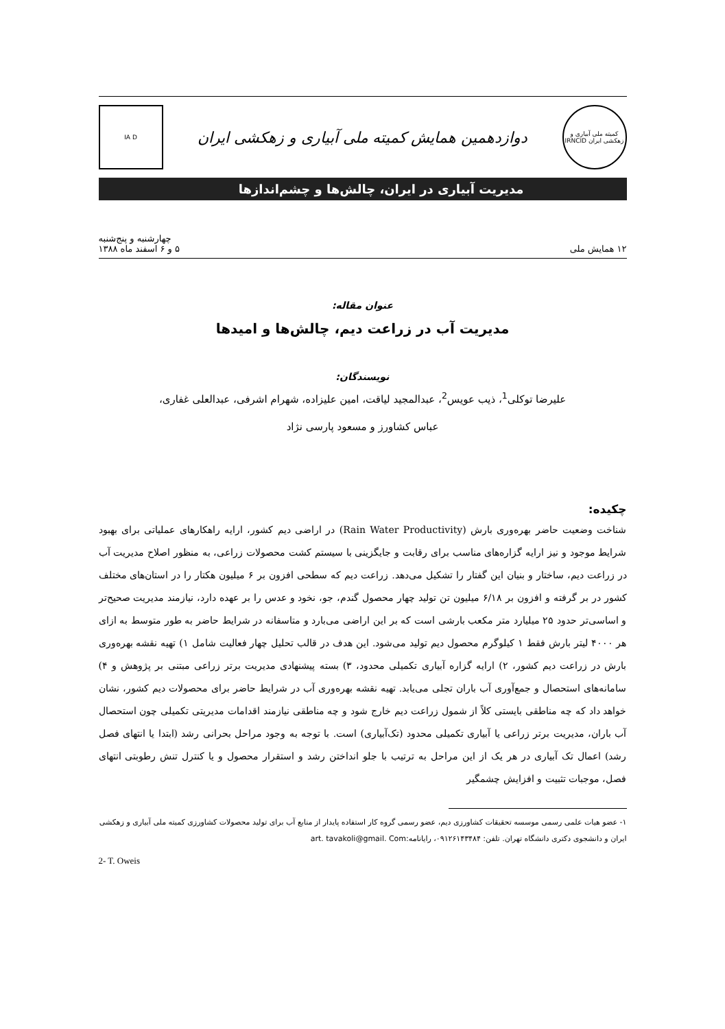کمیته ملی آبیاری و زهکشی ایران IRNCID
دوازدهمین همایش کمیته ملی آبیاری و زهکشی ایران
IA D
مدیریت آبیاری در ایران، چالش‌ها و چشم‌اندازها
۱۲ همایش ملی
چهارشنبه و پنج‌شنبه
۵ و ۶ اسفند ماه ۱۳۸۸
عنوان مقاله:
مدیریت آب در زراعت دیم، چالش‌ها و امیدها
نویسندگان:
علیرضا توکلی<sup>1</sup>، ذیب عویس<sup>2</sup>، عبدالمجید لیاقت، امین علیزاده، شهرام اشرفی، عبدالعلی غفاری،
عباس کشاورز و مسعود پارسی نژاد
چکیده:
شناخت وضعیت حاضر بهره‌وری بارش (Rain Water Productivity) در اراضی دیم کشور، ارایه راهکارهای عملیاتی برای بهبود شرایط موجود و نیز ارایه گزاره‌های مناسب برای رقابت و جایگزینی با سیستم کشت محصولات زراعی، به منظور اصلاح مدیریت آب در زراعت دیم، ساختار و بنیان این گفتار را تشکیل می‌دهد. زراعت دیم که سطحی افزون بر ۶ میلیون هکتار را در استان‌های مختلف کشور در بر گرفته و افزون بر ۶/۱۸ میلیون تن تولید چهار محصول گندم، جو، نخود و عدس را بر عهده دارد، نیازمند مدیریت صحیح‌تر و اساسی‌تر حدود ۲۵ میلیارد متر مکعب بارشی است که بر این اراضی می‌بارد و متاسفانه در شرایط حاضر به طور متوسط به ازای هر ۴۰۰۰ لیتر بارش فقط ۱ کیلوگرم محصول دیم تولید می‌شود. این هدف در قالب تحلیل چهار فعالیت شامل ۱) تهیه نقشه بهره‌وری بارش در زراعت دیم کشور، ۲) ارایه گزاره آبیاری تکمیلی محدود، ۳) بسته پیشنهادی مدیریت برتر زراعی مبتنی بر پژوهش و ۴) سامانه‌های استحصال و جمع‌آوری آب باران تجلی می‌یابد. تهیه نقشه بهره‌وری آب در شرایط حاضر برای محصولات دیم کشور، نشان خواهد داد که چه مناطقی بایستی کلاً از شمول زراعت دیم خارج شود و چه مناطقی نیازمند اقدامات مدیریتی تکمیلی چون استحصال آب باران، مدیریت برتر زراعی یا آبیاری تکمیلی محدود (تک‌آبیاری) است. با توجه به وجود مراحل بحرانی رشد (ابتدا یا انتهای فصل رشد) اعمال تک آبیاری در هر یک از این مراحل به ترتیب با جلو انداختن رشد و استقرار محصول و یا کنترل تنش رطوبتی انتهای فصل، موجبات تثبیت و افزایش چشمگیر
۱- عضو هیات علمی رسمی موسسه تحقیقات کشاورزی دیم، عضو رسمی گروه کار استفاده پایدار از منابع آب برای تولید محصولات کشاورزی کمیته ملی آبیاری و زهکشی ایران و دانشجوی دکتری دانشگاه تهران. تلفن: ۰۹۱۲۶۱۴۳۴۸۴، رایانامه:art. tavakoli@gmail. Com
2- T. Oweis